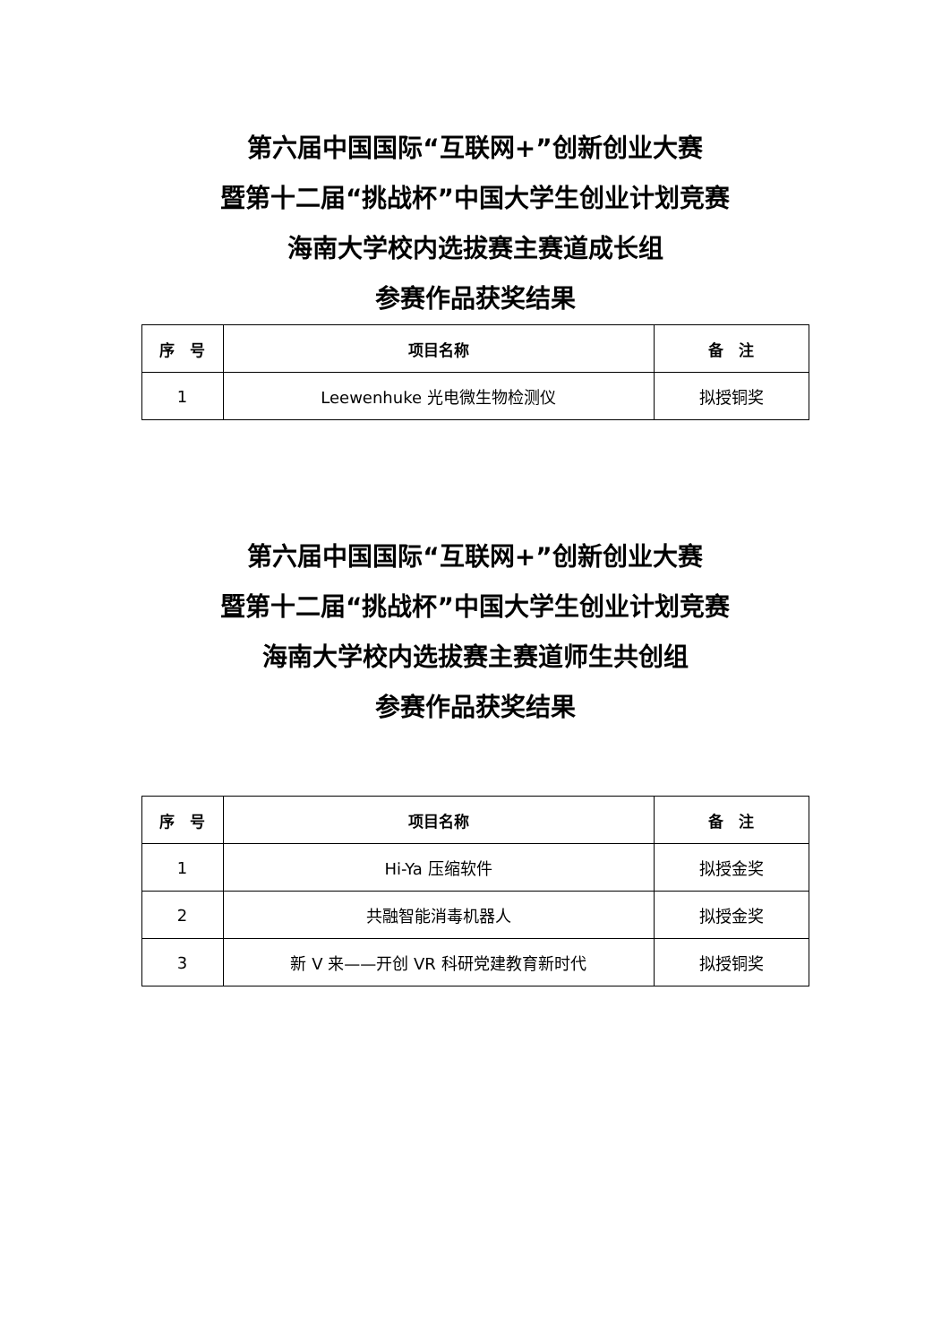第六届中国国际“互联网+”创新创业大赛
暨第十二届“挑战杯”中国大学生创业计划竞赛
海南大学校内选拔赛主赛道成长组
参赛作品获奖结果
| 序 号 | 项目名称 | 备 注 |
| --- | --- | --- |
| 1 | Leewenhuke 光电微生物检测仪 | 拟授铜奖 |
第六届中国国际“互联网+”创新创业大赛
暨第十二届“挑战杯”中国大学生创业计划竞赛
海南大学校内选拔赛主赛道师生共创组
参赛作品获奖结果
| 序 号 | 项目名称 | 备 注 |
| --- | --- | --- |
| 1 | Hi-Ya 压缩软件 | 拟授金奖 |
| 2 | 共融智能消毒机器人 | 拟授金奖 |
| 3 | 新 V 来——开创 VR 科研党建教育新时代 | 拟授铜奖 |